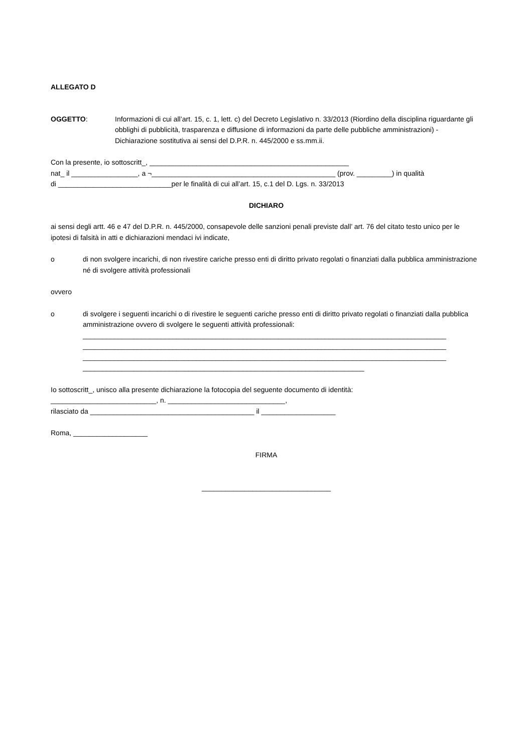ALLEGATO D
OGGETTO: Informazioni di cui all’art. 15, c. 1, lett. c) del Decreto Legislativo n. 33/2013 (Riordino della disciplina riguardante gli obblighi di pubblicità, trasparenza e diffusione di informazioni da parte delle pubbliche amministrazioni) - Dichiarazione sostitutiva ai sensi del D.P.R. n. 445/2000 e ss.mm.ii.
Con la presente, io sottoscritt_, ___________________________________________________
nat_ il _________________, a ¬_______________________________________________ (prov. _________) in qualità
di _____________________________per le finalità di cui all’art. 15, c.1 del D. Lgs. n. 33/2013
DICHIARO
ai sensi degli artt. 46 e 47 del D.P.R. n. 445/2000, consapevole delle sanzioni penali previste dall’ art. 76 del citato testo unico per le ipotesi di falsità in atti e dichiarazioni mendaci ivi indicate,
o di non svolgere incarichi, di non rivestire cariche presso enti di diritto privato regolati o finanziati dalla pubblica amministrazione né di svolgere attività professionali
ovvero
o di svolgere i seguenti incarichi o di rivestire le seguenti cariche presso enti di diritto privato regolati o finanziati dalla pubblica amministrazione ovvero di svolgere le seguenti attività professionali:
_____________________________________________________________________________________________
_____________________________________________________________________________________________
_____________________________________________________________________________________________
________________________________________________________________________
Io sottoscritt_, unisco alla presente dichiarazione la fotocopia del seguente documento di identità:
___________________________, n. ______________________________,
rilasciato da __________________________________________ il ___________________
Roma, ___________________
FIRMA
_________________________________